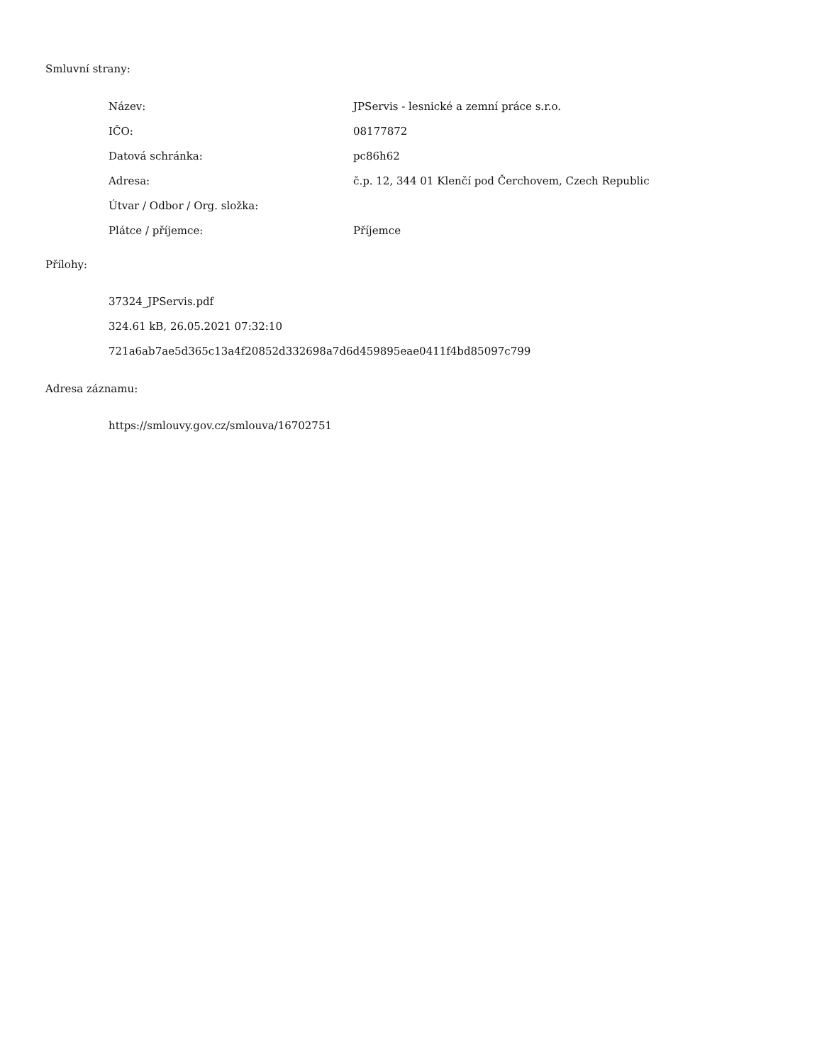Smluvní strany:
| Název: | JPServis - lesnické a zemní práce s.r.o. |
| IČO: | 08177872 |
| Datová schránka: | pc86h62 |
| Adresa: | č.p. 12, 344 01 Klenčí pod Čerchovem, Czech Republic |
| Útvar / Odbor / Org. složka: | |
| Plátce / příjemce: | Příjemce |
Přílohy:
37324_JPServis.pdf
324.61 kB, 26.05.2021 07:32:10
721a6ab7ae5d365c13a4f20852d332698a7d6d459895eae0411f4bd85097c799
Adresa záznamu:
https://smlouvy.gov.cz/smlouva/16702751